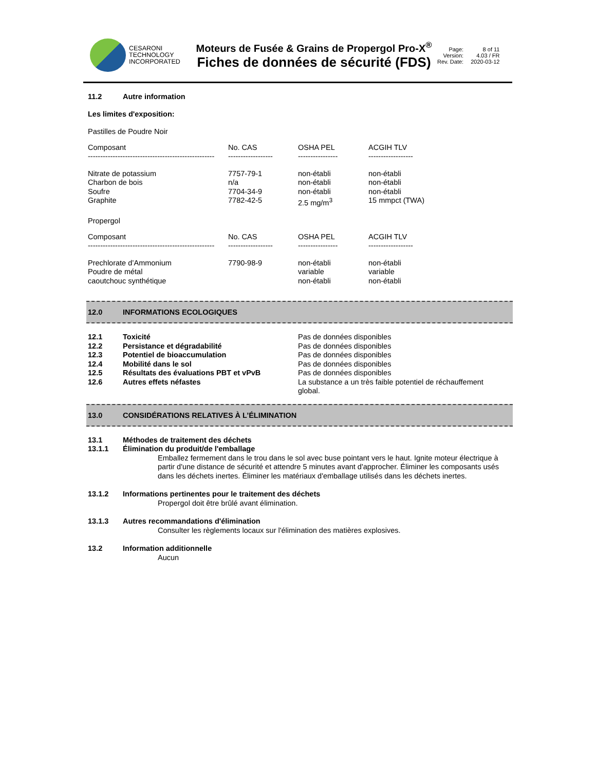CESARONI
TECHNOLOGY
INCORPORATED
Moteurs de Fusée & Grains de Propergol Pro-X<sup>®</sup>
Fiches de données de sécurité (FDS)
Page: 8 of 11 Version: 4.03 / FR Rev. Date: 2020-03-12
11.2 Autre information
Les limites d'exposition:
Pastilles de Poudre Noir
| Composant | No. CAS | OSHA PEL | ACGIH TLV |
| --- | --- | --- | --- |
| --------------------------------------------------- | ------------------ | ---------------- | ------------------ |
| Nitrate de potassium Charbon de bois Soufre Graphite | 7757-79-1 n/a 7704-34-9 7782-42-5 | non-établi non-établi non-établi 2.5 mg/m<sup>3</sup> | non-établi non-établi non-établi 15 mmpct (TWA) |
Propergol
| Composant | No. CAS | OSHA PEL | ACGIH TLV |
| --- | --- | --- | --- |
| --------------------------------------------------- | ------------------ | ---------------- | ------------------ |
| Prechlorate d’Ammonium Poudre de métal caoutchouc synthétique | 7790-98-9 | non-établi variable non-établi | non-établi variable non-établi |
12.0 INFORMATIONS ECOLOGIQUES
| 12.1 | Toxicité | Pas de données disponibles |
| 12.2 | Persistance et dégradabilité | Pas de données disponibles |
| 12.3 | Potentiel de bioaccumulation | Pas de données disponibles |
| 12.4 | Mobilité dans le sol | Pas de données disponibles |
| 12.5 | Résultats des évaluations PBT et vPvB | Pas de données disponibles |
| 12.6 | Autres effets néfastes | La substance a un très faible potentiel de réchauffement global. |
13.0 CONSIDÉRATIONS RELATIVES À L’ÉLIMINATION
13.1 Méthodes de traitement des déchets
13.1.1 Élimination du produit/de l'emballage
Emballez fermement dans le trou dans le sol avec buse pointant vers le haut. Ignite moteur électrique à partir d'une distance de sécurité et attendre 5 minutes avant d'approcher. Éliminer les composants usés dans les déchets inertes. Éliminer les matériaux d'emballage utilisés dans les déchets inertes.
13.1.2 Informations pertinentes pour le traitement des déchets
Propergol doit être brûlé avant élimination.
13.1.3 Autres recommandations d'élimination
Consulter les règlements locaux sur l'élimination des matières explosives.
13.2 Information additionnelle
Aucun